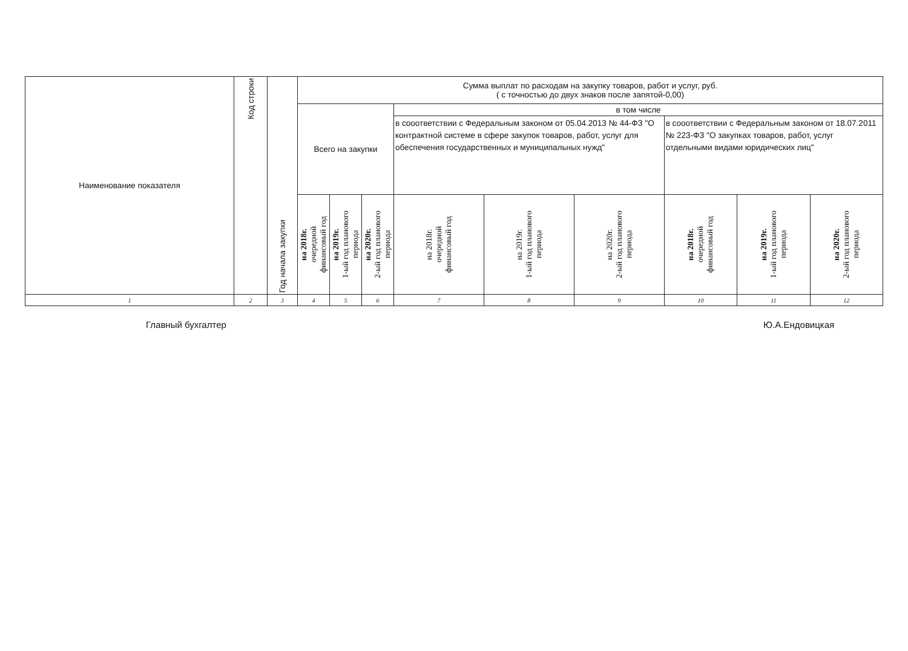| Наименование показателя | Код строки | Год начала закупки | Сумма выплат по расходам на закупку товаров, работ и услуг, руб. ( с точностью до двух знаков после запятой-0,00) | | | | | | | | |
| --- | --- | --- | --- | --- | --- | --- | --- | --- | --- | --- | --- |
| | | | Всего на закупки | | | в том числе | | | | | |
| | | | | | | в сооответствии с Федеральным законом от 05.04.2013 № 44-ФЗ "О контрактной системе в сфере закупок товаров, работ, услуг для обеспечения государственных и муниципальных нужд" | | | в сооответствии с Федеральным законом от 18.07.2011 № 223-ФЗ "О закупках товаров, работ, услуг отдельными видами юридических лиц" | | |
| | | | на 2018г. очередной финансовый год | на 2019г. 1-ый год планового периода | на 2020г. 2-ый год планового периода | на 2018г. очередной финансовый год | на 2019г. 1-ый год планового периода | на 2020г. 2-ый год планового периода | на 2018г. очередной финансовый год | на 2019г. 1-ый год планового периода | на 2020г. 2-ый год планового периода |
| 1 | 2 | 3 | 4 | 5 | 6 | 7 | 8 | 9 | 10 | 11 | 12 |
Главный бухгалтер Ю.А.Ендовицкая